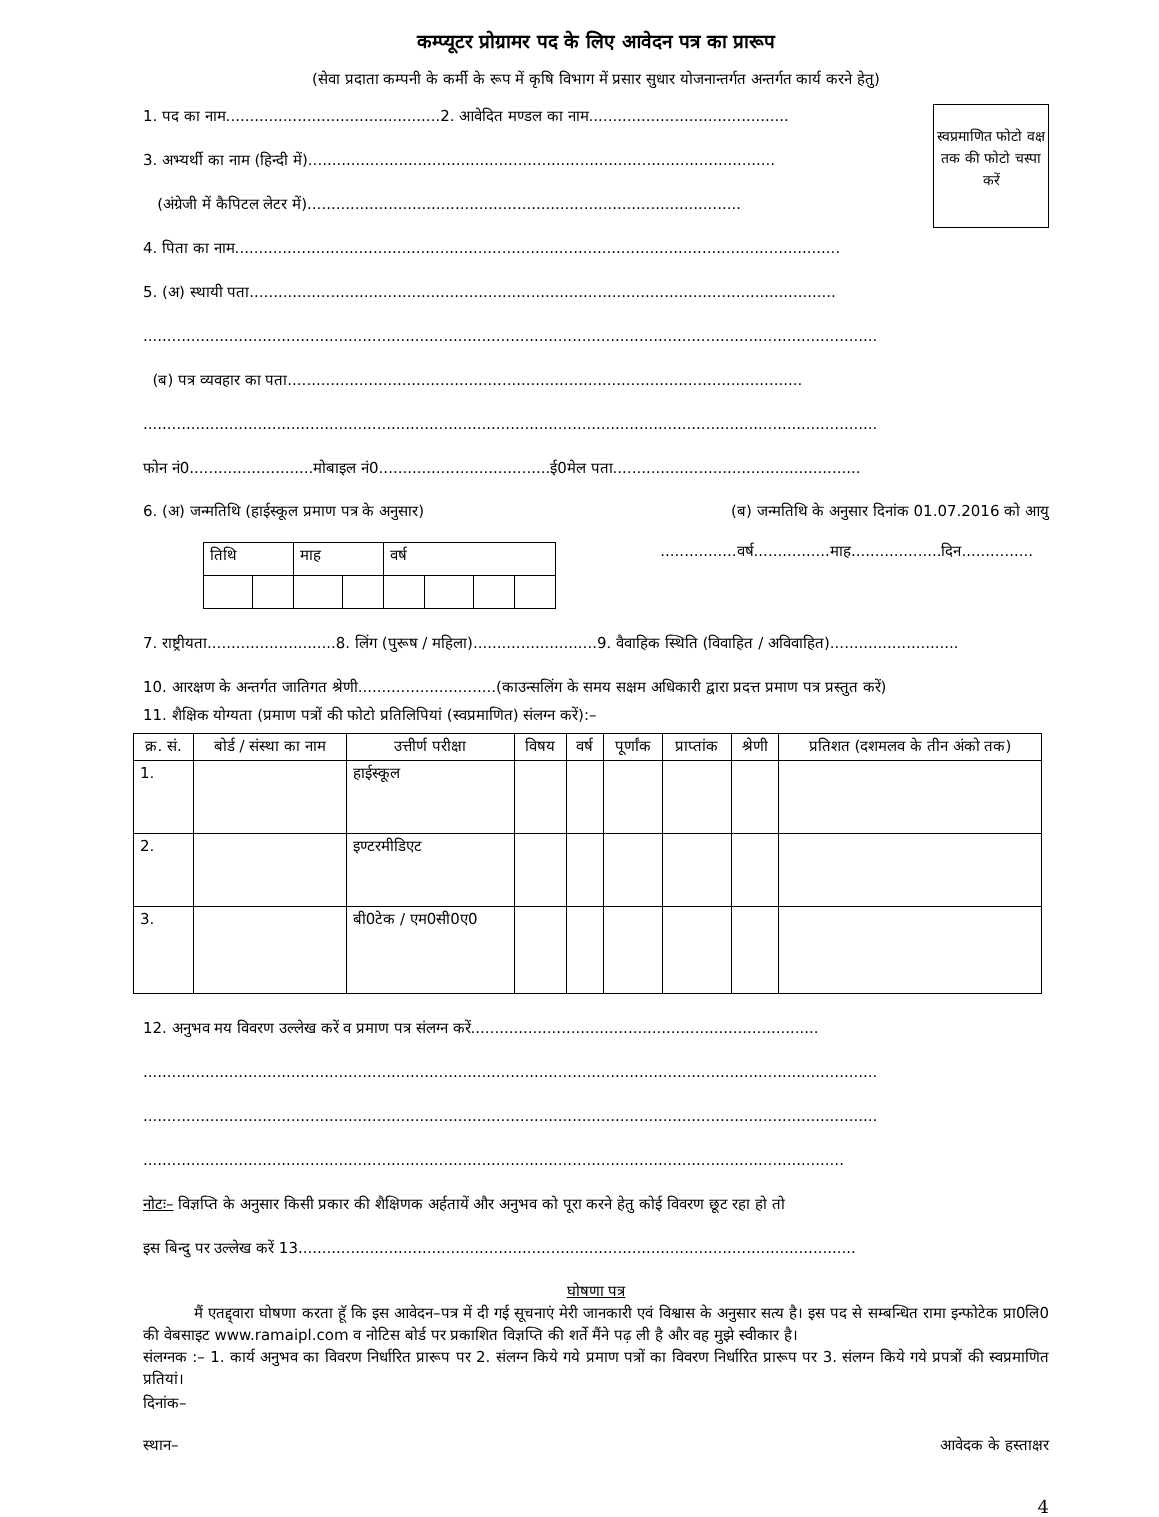कम्प्यूटर प्रोग्रामर पद के लिए आवेदन पत्र का प्रारूप
(सेवा प्रदाता कम्पनी के कर्मी के रूप में कृषि विभाग में प्रसार सुधार योजनान्तर्गत अन्तर्गत कार्य करने हेतु)
स्वप्रमाणित फोटो वक्ष तक की फोटो चस्पा करें
1. पद का नाम.............................................2. आवेदित मण्डल का नाम..........................................
3. अभ्यर्थी का नाम (हिन्दी में)..................................................................................................
(अंग्रेजी में कैपिटल लेटर में)...........................................................................................
4. पिता का नाम...............................................................................................................................
5. (अ) स्थायी पता...........................................................................................................................
..........................................................................................................................................................
(ब) पत्र व्यवहार का पता............................................................................................................
..........................................................................................................................................................
फोन नं0..........................मोबाइल नं0....................................ई0मेल पता....................................................
6. (अ) जन्मतिथि (हाईस्कूल प्रमाण पत्र के अनुसार) (ब) जन्मतिथि के अनुसार दिनांक 01.07.2016 को आयु
| तिथि | | माह | | वर्ष | | | |
................वर्ष................माह...................दिन...............
7. राष्ट्रीयता...........................8. लिंग (पुरूष / महिला)..........................9. वैवाहिक स्थिति (विवाहित / अविवाहित)...........................
10. आरक्षण के अन्तर्गत जातिगत श्रेणी.............................(काउन्सलिंग के समय सक्षम अधिकारी द्वारा प्रदत्त प्रमाण पत्र प्रस्तुत करें)
11. शैक्षिक योग्यता (प्रमाण पत्रों की फोटो प्रतिलिपियां (स्वप्रमाणित) संलग्न करें):–
| क्र. सं. | बोर्ड / संस्था का नाम | उत्तीर्ण परीक्षा | विषय | वर्ष | पूर्णांक | प्राप्तांक | श्रेणी | प्रतिशत (दशमलव के तीन अंको तक) |
| --- | --- | --- | --- | --- | --- | --- | --- | --- |
| 1. | | हाईस्कूल | | | | | | |
| 2. | | इण्टरमीडिएट | | | | | | |
| 3. | | बी0टेक / एम0सी0ए0 | | | | | | |
12. अनुभव मय विवरण उल्लेख करें व प्रमाण पत्र संलग्न करें.........................................................................
..........................................................................................................................................................
..........................................................................................................................................................
...................................................................................................................................................
नोटः– विज्ञप्ति के अनुसार किसी प्रकार की शैक्षिणक अर्हतायें और अनुभव को पूरा करने हेतु कोई विवरण छूट रहा हो तो
इस बिन्दु पर उल्लेख करें 13.....................................................................................................................
घोषणा पत्र
मैं एतद्द्वारा घोषणा करता हूॅ कि इस आवेदन–पत्र में दी गई सूचनाएं मेरी जानकारी एवं विश्वास के अनुसार सत्य है। इस पद से सम्बन्धित रामा इन्फोटेक प्रा0लि0 की वेबसाइट www.ramaipl.com व नोटिस बोर्ड पर प्रकाशित विज्ञप्ति की शर्ते मैंने पढ़ ली है और वह मुझे स्वीकार है।
संलग्नक :– 1. कार्य अनुभव का विवरण निर्धारित प्रारूप पर 2. संलग्न किये गये प्रमाण पत्रों का विवरण निर्धारित प्रारूप पर 3. संलग्न किये गये प्रपत्रों की स्वप्रमाणित प्रतियां।
दिनांक–
स्थान– आवेदक के हस्ताक्षर
4